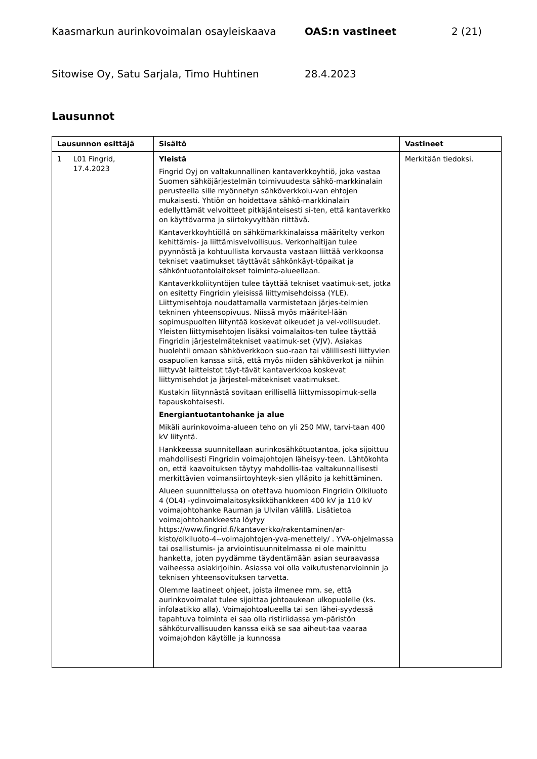Kaasmarkun aurinkovoimalan osayleiskaava OAS:n vastineet 2 (21)
Sitowise Oy, Satu Sarjala, Timo Huhtinen 28.4.2023
Lausunnot
| Lausunnon esittäjä | Sisältö | Vastineet |
| --- | --- | --- |
| 1 L01 Fingrid, 17.4.2023 | Yleistä Fingrid Oyj on valtakunnallinen kantaverkkoyhtiö, joka vastaa Suomen sähköjärjestelmän toimivuudesta sähkö-markkinalain perusteella sille myönnetyn sähköverkkolu-van ehtojen mukaisesti. Yhtiön on hoidettava sähkö-markkinalain edellyttämät velvoitteet pitkäjänteisesti si-ten, että kantaverkko on käyttövarma ja siirtokyvyltään riittävä. Kantaverkkoyhtiöllä on sähkömarkkinalaissa määritelty verkon kehittämis- ja liittämisvelvollisuus. Verkonhaltijan tulee pyynnöstä ja kohtuullista korvausta vastaan liittää verkkoonsa tekniset vaatimukset täyttävät sähkönkäyt-töpaikat ja sähköntuotantolaitokset toiminta-alueellaan. Kantaverkkoliityntöjen tulee täyttää tekniset vaatimuk-set, jotka on esitetty Fingridin yleisissä liittymisehdoissa (YLE). Liittymisehtoja noudattamalla varmistetaan järjes-telmien tekninen yhteensopivuus. Niissä myös määritel-lään sopimuspuolten liityntää koskevat oikeudet ja vel-vollisuudet. Yleisten liittymisehtojen lisäksi voimalaitos-ten tulee täyttää Fingridin järjestelmätekniset vaatimuk-set (VJV). Asiakas huolehtii omaan sähköverkkoon suo-raan tai välillisesti liittyvien osapuolien kanssa siitä, että myös niiden sähköverkot ja niihin liittyvät laitteistot täyt-tävät kantaverkkoa koskevat liittymisehdot ja järjestel-mätekniset vaatimukset. Kustakin liitynnästä sovitaan erillisellä liittymissopimuk-sella tapauskohtaisesti. Energiantuotantohanke ja alue Mikäli aurinkovoima-alueen teho on yli 250 MW, tarvi-taan 400 kV liityntä. Hankkeessa suunnitellaan aurinkosähkötuotantoa, joka sijoittuu mahdollisesti Fingridin voimajohtojen läheisyy-teen. Lähtökohta on, että kaavoituksen täytyy mahdollis-taa valtakunnallisesti merkittävien voimansiirtoyhteyk-sien ylläpito ja kehittäminen. Alueen suunnittelussa on otettava huomioon Fingridin Olkiluoto 4 (OL4) -ydinvoimalaitosyksikköhankkeen 400 kV ja 110 kV voimajohtohanke Rauman ja Ulvilan välillä. Lisätietoa voimajohtohankkeesta löytyy https://www.fingrid.fi/kantaverkko/rakentaminen/ar-kisto/olkiluoto-4--voimajohtojen-yva-menettely/ . YVA-ohjelmassa tai osallistumis- ja arviointisuunnitelmassa ei ole mainittu hanketta, joten pyydämme täydentämään asian seuraavassa vaiheessa asiakirjoihin. Asiassa voi olla vaikutustenarvioinnin ja teknisen yhteensovituksen tarvetta. Olemme laatineet ohjeet, joista ilmenee mm. se, että aurinkovoimalat tulee sijoittaa johtoaukean ulkopuolelle (ks. infolaatikko alla). Voimajohtoalueella tai sen lähei-syydessä tapahtuva toiminta ei saa olla ristiriidassa ym-päristön sähköturvallisuuden kanssa eikä se saa aiheut-taa vaaraa voimajohdon käytölle ja kunnossa | Merkitään tiedoksi. |